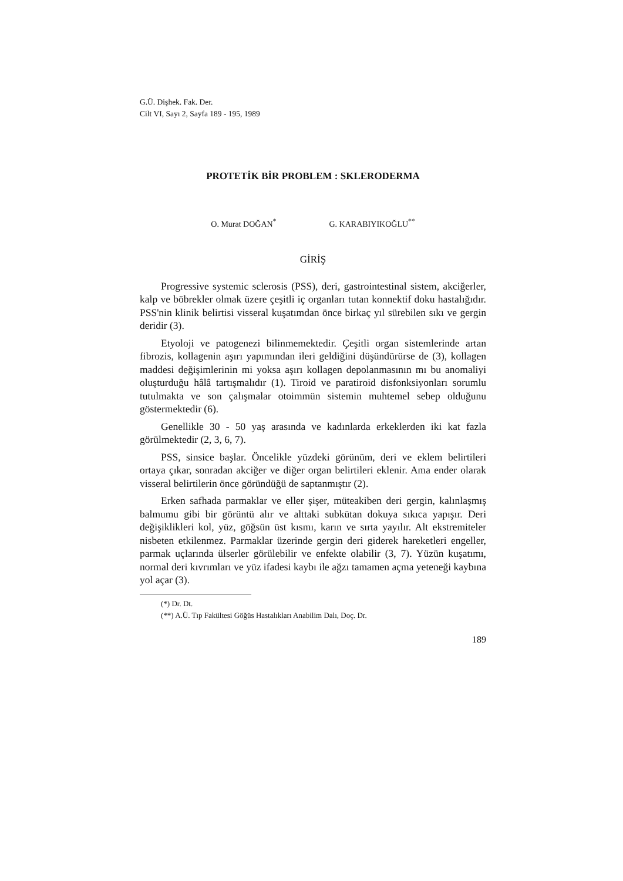G.Ü. Dişhek. Fak. Der.
Cilt VI, Sayı 2, Sayfa 189 - 195, 1989
PROTETİK BİR PROBLEM : SKLERODERMA
O. Murat DOĞAN<sup>*</sup> G. KARABIYIKOĞLU<sup>**</sup>
GİRİŞ
Progressive systemic sclerosis (PSS), deri, gastrointestinal sistem, akciğerler, kalp ve böbrekler olmak üzere çeşitli iç organları tutan konnektif doku hastalığıdır. PSS'nin klinik belirtisi visseral kuşatımdan önce birkaç yıl sürebilen sıkı ve gergin deridir (3).
Etyoloji ve patogenezi bilinmemektedir. Çeşitli organ sistemlerinde artan fibrozis, kollagenin aşırı yapımından ileri geldiğini düşündürürse de (3), kollagen maddesi değişimlerinin mi yoksa aşırı kollagen depolanmasının mı bu anomaliyi oluşturduğu hâlâ tartışmalıdır (1). Tiroid ve paratiroid disfonksiyonları sorumlu tutulmakta ve son çalışmalar otoimmün sistemin muhtemel sebep olduğunu göstermektedir (6).
Genellikle 30 - 50 yaş arasında ve kadınlarda erkeklerden iki kat fazla görülmektedir (2, 3, 6, 7).
PSS, sinsice başlar. Öncelikle yüzdeki görünüm, deri ve eklem belirtileri ortaya çıkar, sonradan akciğer ve diğer organ belirtileri eklenir. Ama ender olarak visseral belirtilerin önce göründüğü de saptanmıştır (2).
Erken safhada parmaklar ve eller şişer, müteakiben deri gergin, kalınlaşmış balmumu gibi bir görüntü alır ve alttaki subkütan dokuya sıkıca yapışır. Deri değişiklikleri kol, yüz, göğsün üst kısmı, karın ve sırta yayılır. Alt ekstremiteler nisbeten etkilenmez. Parmaklar üzerinde gergin deri giderek hareketleri engeller, parmak uçlarında ülserler görülebilir ve enfekte olabilir (3, 7). Yüzün kuşatımı, normal deri kıvrımları ve yüz ifadesi kaybı ile ağzı tamamen açma yeteneği kaybına yol açar (3).
(*) Dr. Dt.
(**) A.Ü. Tıp Fakültesi Göğüs Hastalıkları Anabilim Dalı, Doç. Dr.
189